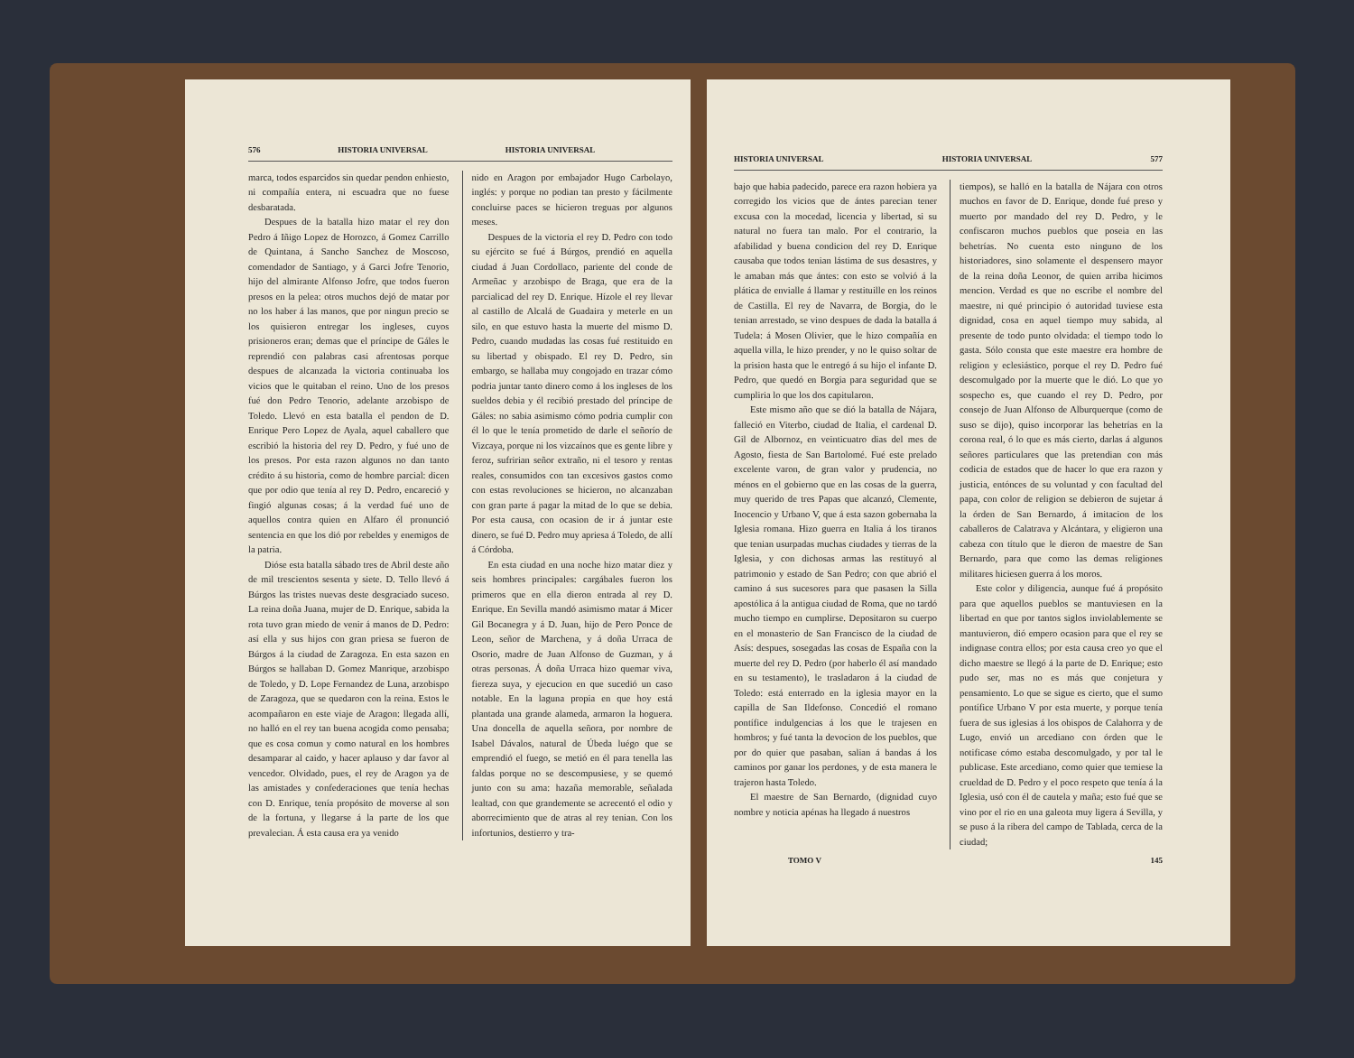576 HISTORIA UNIVERSAL HISTORIA UNIVERSAL
marca, todos esparcidos sin quedar pendon enhiesto, ni compañía entera, ni escuadra que no fuese desbaratada.
Despues de la batalla hizo matar el rey don Pedro á Iñigo Lopez de Horozco, á Gomez Carrillo de Quintana, á Sancho Sanchez de Moscoso, comendador de Santiago, y á Garci Jofre Tenorio, hijo del almirante Alfonso Jofre, que todos fueron presos en la pelea: otros muchos dejó de matar por no los haber á las manos, que por ningun precio se los quisieron entregar los ingleses, cuyos prisioneros eran; demas que el príncipe de Gáles le reprendió con palabras casi afrentosas porque despues de alcanzada la victoria continuaba los vicios que le quitaban el reino. Uno de los presos fué don Pedro Tenorio, adelante arzobispo de Toledo. Llevó en esta batalla el pendon de D. Enrique Pero Lopez de Ayala, aquel caballero que escribió la historia del rey D. Pedro, y fué uno de los presos. Por esta razon algunos no dan tanto crédito á su historia, como de hombre parcial: dicen que por odio que tenía al rey D. Pedro, encareció y fingió algunas cosas; á la verdad fué uno de aquellos contra quien en Alfaro él pronunció sentencia en que los dió por rebeldes y enemigos de la patria.
Dióse esta batalla sábado tres de Abril deste año de mil trescientos sesenta y siete. D. Tello llevó á Búrgos las tristes nuevas deste desgraciado suceso. La reina doña Juana, mujer de D. Enrique, sabida la rota tuvo gran miedo de venir á manos de D. Pedro: así ella y sus hijos con gran priesa se fueron de Búrgos á la ciudad de Zaragoza. En esta sazon en Búrgos se hallaban D. Gomez Manrique, arzobispo de Toledo, y D. Lope Fernandez de Luna, arzobispo de Zaragoza, que se quedaron con la reina. Estos le acompañaron en este viaje de Aragon: llegada allí, no halló en el rey tan buena acogida como pensaba; que es cosa comun y como natural en los hombres desamparar al caido, y hacer aplauso y dar favor al vencedor. Olvidado, pues, el rey de Aragon ya de las amistades y confederaciones que tenía hechas con D. Enrique, tenía propósito de moverse al son de la fortuna, y llegarse á la parte de los que prevalecian. Á esta causa era ya venido
nido en Aragon por embajador Hugo Carbolayo, inglés: y porque no podian tan presto y fácilmente concluirse paces se hicieron treguas por algunos meses.
Despues de la victoria el rey D. Pedro con todo su ejército se fué á Búrgos, prendió en aquella ciudad á Juan Cordollaco, pariente del conde de Armeñac y arzobispo de Braga, que era de la parcialicad del rey D. Enrique. Hízole el rey llevar al castillo de Alcalá de Guadaira y meterle en un silo, en que estuvo hasta la muerte del mismo D. Pedro, cuando mudadas las cosas fué restituido en su libertad y obispado. El rey D. Pedro, sin embargo, se hallaba muy congojado en trazar cómo podria juntar tanto dinero como á los ingleses de los sueldos debia y él recibió prestado del príncipe de Gáles: no sabia asimismo cómo podria cumplir con él lo que le tenía prometido de darle el señorío de Vizcaya, porque ni los vizcaínos que es gente libre y feroz, sufririan señor extraño, ni el tesoro y rentas reales, consumidos con tan excesivos gastos como con estas revoluciones se hicieron, no alcanzaban con gran parte á pagar la mitad de lo que se debia. Por esta causa, con ocasion de ir á juntar este dinero, se fué D. Pedro muy apriesa á Toledo, de allí á Córdoba.
En esta ciudad en una noche hizo matar diez y seis hombres principales: cargábales fueron los primeros que en ella dieron entrada al rey D. Enrique. En Sevilla mandó asimismo matar á Micer Gil Bocanegra y á D. Juan, hijo de Pero Ponce de Leon, señor de Marchena, y á doña Urraca de Osorio, madre de Juan Alfonso de Guzman, y á otras personas. Á doña Urraca hizo quemar viva, fiereza suya, y ejecucion en que sucedió un caso notable. En la laguna propia en que hoy está plantada una grande alameda, armaron la hoguera. Una doncella de aquella señora, por nombre de Isabel Dávalos, natural de Úbeda luégo que se emprendió el fuego, se metió en él para tenella las faldas porque no se descompusiese, y se quemó junto con su ama: hazaña memorable, señalada lealtad, con que grandemente se acrecentó el odio y aborrecimiento que de atras al rey tenian. Con los infortunios, destierro y tra-
HISTORIA UNIVERSAL HISTORIA UNIVERSAL 577
bajo que habia padecido, parece era razon hobiera ya corregido los vicios que de ántes parecian tener excusa con la mocedad, licencia y libertad, si su natural no fuera tan malo. Por el contrario, la afabilidad y buena condicion del rey D. Enrique causaba que todos tenian lástima de sus desastres, y le amaban más que ántes: con esto se volvió á la plática de envialle á llamar y restituille en los reinos de Castilla. El rey de Navarra, de Borgia, do le tenian arrestado, se vino despues de dada la batalla á Tudela: á Mosen Olivier, que le hizo compañía en aquella villa, le hizo prender, y no le quiso soltar de la prision hasta que le entregó á su hijo el infante D. Pedro, que quedó en Borgia para seguridad que se cumpliria lo que los dos capitularon.
Este mismo año que se dió la batalla de Nájara, falleció en Viterbo, ciudad de Italia, el cardenal D. Gil de Albornoz, en veinticuatro dias del mes de Agosto, fiesta de San Bartolomé. Fué este prelado excelente varon, de gran valor y prudencia, no ménos en el gobierno que en las cosas de la guerra, muy querido de tres Papas que alcanzó, Clemente, Inocencio y Urbano V, que á esta sazon gobernaba la Iglesia romana. Hizo guerra en Italia á los tiranos que tenian usurpadas muchas ciudades y tierras de la Iglesia, y con dichosas armas las restituyó al patrimonio y estado de San Pedro; con que abrió el camino á sus sucesores para que pasasen la Silla apostólica á la antigua ciudad de Roma, que no tardó mucho tiempo en cumplirse. Depositaron su cuerpo en el monasterio de San Francisco de la ciudad de Asís: despues, sosegadas las cosas de España con la muerte del rey D. Pedro (por haberlo él así mandado en su testamento), le trasladaron á la ciudad de Toledo: está enterrado en la iglesia mayor en la capilla de San Ildefonso. Concedió el romano pontífice indulgencias á los que le trajesen en hombros; y fué tanta la devocion de los pueblos, que por do quier que pasaban, salian á bandas á los caminos por ganar los perdones, y de esta manera le trajeron hasta Toledo.
El maestre de San Bernardo, (dignidad cuyo nombre y noticia apénas ha llegado á nuestros
tiempos), se halló en la batalla de Nájara con otros muchos en favor de D. Enrique, donde fué preso y muerto por mandado del rey D. Pedro, y le confiscaron muchos pueblos que poseia en las behetrías. No cuenta esto ninguno de los historiadores, sino solamente el despensero mayor de la reina doña Leonor, de quien arriba hicimos mencion. Verdad es que no escribe el nombre del maestre, ni qué principio ó autoridad tuviese esta dignidad, cosa en aquel tiempo muy sabida, al presente de todo punto olvidada: el tiempo todo lo gasta. Sólo consta que este maestre era hombre de religion y eclesiástico, porque el rey D. Pedro fué descomulgado por la muerte que le dió. Lo que yo sospecho es, que cuando el rey D. Pedro, por consejo de Juan Alfonso de Alburquerque (como de suso se dijo), quiso incorporar las behetrías en la corona real, ó lo que es más cierto, darlas á algunos señores particulares que las pretendian con más codicia de estados que de hacer lo que era razon y justicia, entónces de su voluntad y con facultad del papa, con color de religion se debieron de sujetar á la órden de San Bernardo, á imitacion de los caballeros de Calatrava y Alcántara, y eligieron una cabeza con título que le dieron de maestre de San Bernardo, para que como las demas religiones militares hiciesen guerra á los moros.
Este color y diligencia, aunque fué á propósito para que aquellos pueblos se mantuviesen en la libertad en que por tantos siglos inviolablemente se mantuvieron, dió empero ocasion para que el rey se indignase contra ellos; por esta causa creo yo que el dicho maestre se llegó á la parte de D. Enrique; esto pudo ser, mas no es más que conjetura y pensamiento. Lo que se sigue es cierto, que el sumo pontífice Urbano V por esta muerte, y porque tenía fuera de sus iglesias á los obispos de Calahorra y de Lugo, envió un arcediano con órden que le notificase cómo estaba descomulgado, y por tal le publicase. Este arcediano, como quier que temiese la crueldad de D. Pedro y el poco respeto que tenía á la Iglesia, usó con él de cautela y maña; esto fué que se vino por el rio en una galeota muy ligera á Sevilla, y se puso á la ribera del campo de Tablada, cerca de la ciudad;
TOMO V 145